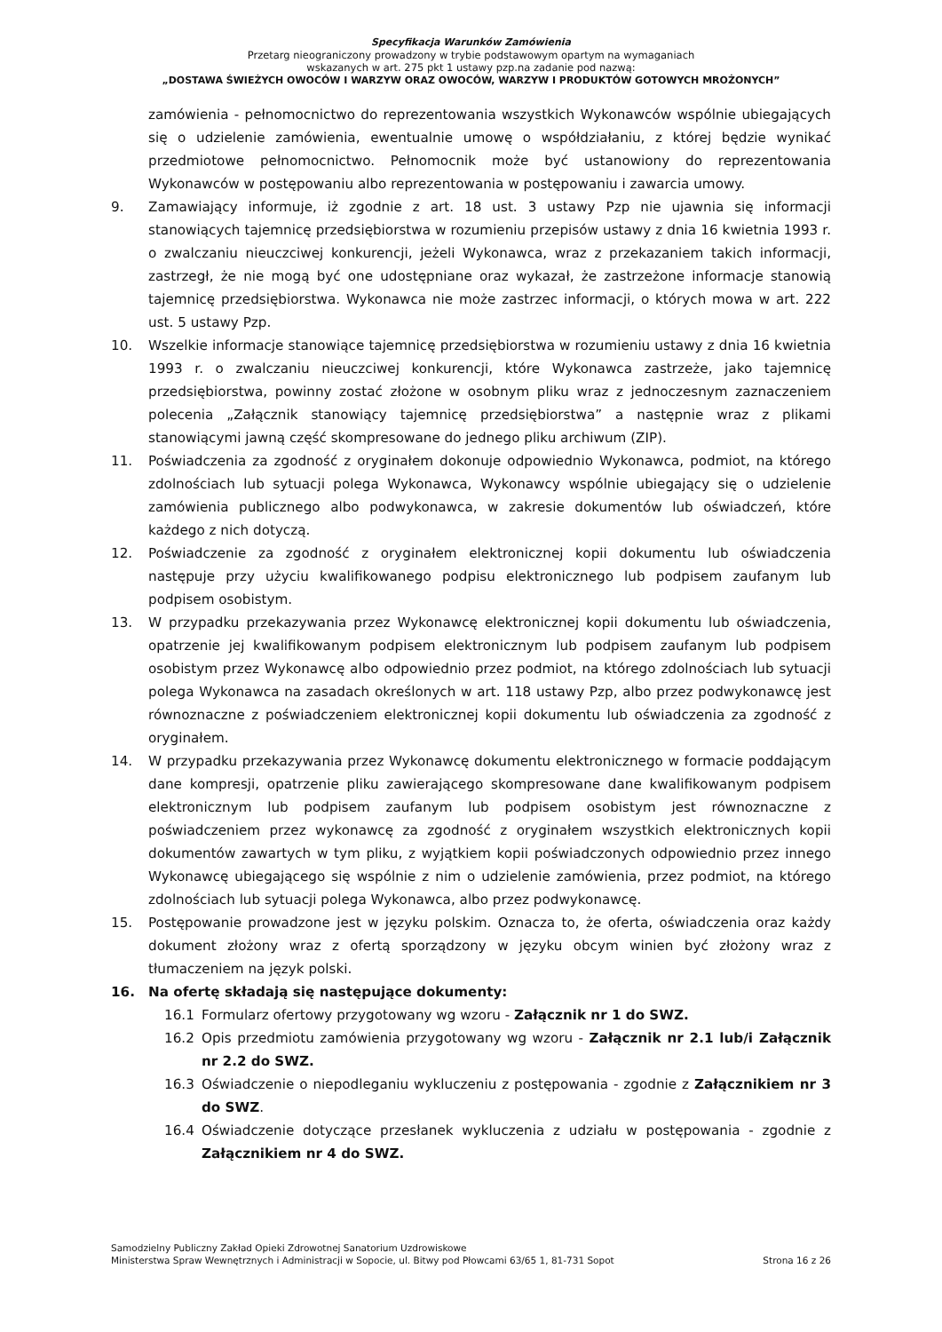Specyfikacja Warunków Zamówienia
Przetarg nieograniczony prowadzony w trybie podstawowym opartym na wymaganiach
wskazanych w art. 275 pkt 1 ustawy pzp.na zadanie pod nazwą:
„DOSTAWA ŚWIEŻYCH OWOCÓW I WARZYW ORAZ OWOCÓW, WARZYW I PRODUKTÓW GOTOWYCH MROŻONYCH”
zamówienia - pełnomocnictwo do reprezentowania wszystkich Wykonawców wspólnie ubiegających się o udzielenie zamówienia, ewentualnie umowę o współdziałaniu, z której będzie wynikać przedmiotowe pełnomocnictwo. Pełnomocnik może być ustanowiony do reprezentowania Wykonawców w postępowaniu albo reprezentowania w postępowaniu i zawarcia umowy.
9. Zamawiający informuje, iż zgodnie z art. 18 ust. 3 ustawy Pzp nie ujawnia się informacji stanowiących tajemnicę przedsiębiorstwa w rozumieniu przepisów ustawy z dnia 16 kwietnia 1993 r. o zwalczaniu nieuczciwej konkurencji, jeżeli Wykonawca, wraz z przekazaniem takich informacji, zastrzegł, że nie mogą być one udostępniane oraz wykazał, że zastrzeżone informacje stanowią tajemnicę przedsiębiorstwa. Wykonawca nie może zastrzec informacji, o których mowa w art. 222 ust. 5 ustawy Pzp.
10. Wszelkie informacje stanowiące tajemnicę przedsiębiorstwa w rozumieniu ustawy z dnia 16 kwietnia 1993 r. o zwalczaniu nieuczciwej konkurencji, które Wykonawca zastrzeże, jako tajemnicę przedsiębiorstwa, powinny zostać złożone w osobnym pliku wraz z jednoczesnym zaznaczeniem polecenia „Załącznik stanowiący tajemnicę przedsiębiorstwa” a następnie wraz z plikami stanowiącymi jawną część skompresowane do jednego pliku archiwum (ZIP).
11. Poświadczenia za zgodność z oryginałem dokonuje odpowiednio Wykonawca, podmiot, na którego zdolnościach lub sytuacji polega Wykonawca, Wykonawcy wspólnie ubiegający się o udzielenie zamówienia publicznego albo podwykonawca, w zakresie dokumentów lub oświadczeń, które każdego z nich dotyczą.
12. Poświadczenie za zgodność z oryginałem elektronicznej kopii dokumentu lub oświadczenia następuje przy użyciu kwalifikowanego podpisu elektronicznego lub podpisem zaufanym lub podpisem osobistym.
13. W przypadku przekazywania przez Wykonawcę elektronicznej kopii dokumentu lub oświadczenia, opatrzenie jej kwalifikowanym podpisem elektronicznym lub podpisem zaufanym lub podpisem osobistym przez Wykonawcę albo odpowiednio przez podmiot, na którego zdolnościach lub sytuacji polega Wykonawca na zasadach określonych w art. 118 ustawy Pzp, albo przez podwykonawcę jest równoznaczne z poświadczeniem elektronicznej kopii dokumentu lub oświadczenia za zgodność z oryginałem.
14. W przypadku przekazywania przez Wykonawcę dokumentu elektronicznego w formacie poddającym dane kompresji, opatrzenie pliku zawierającego skompresowane dane kwalifikowanym podpisem elektronicznym lub podpisem zaufanym lub podpisem osobistym jest równoznaczne z poświadczeniem przez wykonawcę za zgodność z oryginałem wszystkich elektronicznych kopii dokumentów zawartych w tym pliku, z wyjątkiem kopii poświadczonych odpowiednio przez innego Wykonawcę ubiegającego się wspólnie z nim o udzielenie zamówienia, przez podmiot, na którego zdolnościach lub sytuacji polega Wykonawca, albo przez podwykonawcę.
15. Postępowanie prowadzone jest w języku polskim. Oznacza to, że oferta, oświadczenia oraz każdy dokument złożony wraz z ofertą sporządzony w języku obcym winien być złożony wraz z tłumaczeniem na język polski.
16. Na ofertę składają się następujące dokumenty:
16.1 Formularz ofertowy przygotowany wg wzoru - Załącznik nr 1 do SWZ.
16.2 Opis przedmiotu zamówienia przygotowany wg wzoru - Załącznik nr 2.1 lub/i Załącznik nr 2.2 do SWZ.
16.3 Oświadczenie o niepodleganiu wykluczeniu z postępowania - zgodnie z Załącznikiem nr 3 do SWZ.
16.4 Oświadczenie dotyczące przesłanek wykluczenia z udziału w postępowania - zgodnie z Załącznikiem nr 4 do SWZ.
Samodzielny Publiczny Zakład Opieki Zdrowotnej Sanatorium Uzdrowiskowe
Ministerstwa Spraw Wewnętrznych i Administracji w Sopocie, ul. Bitwy pod Płowcami 63/65 1, 81-731 Sopot Strona 16 z 26